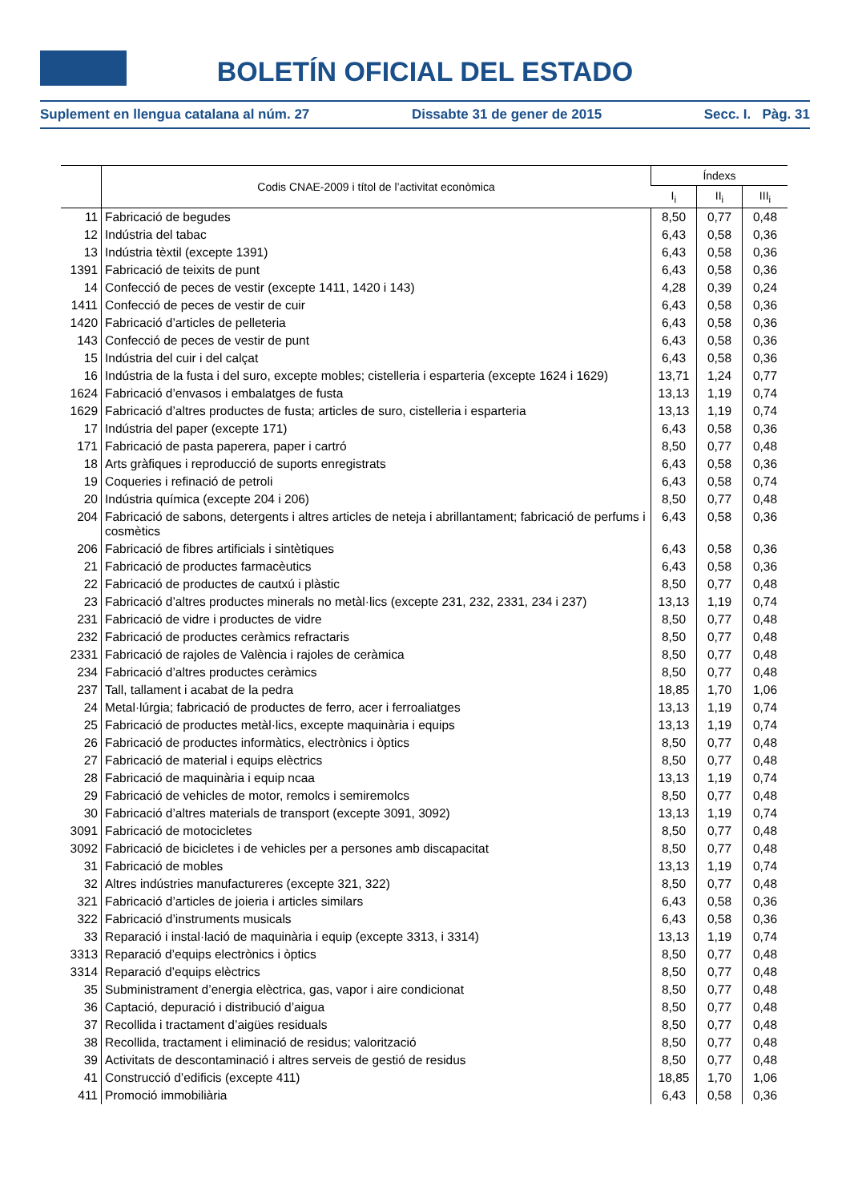BOLETÍN OFICIAL DEL ESTADO
Suplement en llengua catalana al núm. 27 Dissabte 31 de gener de 2015 Secc. I. Pàg. 31
| | Codis CNAE-2009 i títol de l’activitat econòmica | Índexs | | |
| --- | --- | --- | --- | --- |
| | | I<sub>i</sub> | II<sub>i</sub> | III<sub>i</sub> |
| 11 | Fabricació de begudes | 8,50 | 0,77 | 0,48 |
| 12 | Indústria del tabac | 6,43 | 0,58 | 0,36 |
| 13 | Indústria tèxtil (excepte 1391) | 6,43 | 0,58 | 0,36 |
| 1391 | Fabricació de teixits de punt | 6,43 | 0,58 | 0,36 |
| 14 | Confecció de peces de vestir (excepte 1411, 1420 i 143) | 4,28 | 0,39 | 0,24 |
| 1411 | Confecció de peces de vestir de cuir | 6,43 | 0,58 | 0,36 |
| 1420 | Fabricació d’articles de pelleteria | 6,43 | 0,58 | 0,36 |
| 143 | Confecció de peces de vestir de punt | 6,43 | 0,58 | 0,36 |
| 15 | Indústria del cuir i del calçat | 6,43 | 0,58 | 0,36 |
| 16 | Indústria de la fusta i del suro, excepte mobles; cistelleria i esparteria (excepte 1624 i 1629) | 13,71 | 1,24 | 0,77 |
| 1624 | Fabricació d’envasos i embalatges de fusta | 13,13 | 1,19 | 0,74 |
| 1629 | Fabricació d’altres productes de fusta; articles de suro, cistelleria i esparteria | 13,13 | 1,19 | 0,74 |
| 17 | Indústria del paper (excepte 171) | 6,43 | 0,58 | 0,36 |
| 171 | Fabricació de pasta paperera, paper i cartró | 8,50 | 0,77 | 0,48 |
| 18 | Arts gràfiques i reproducció de suports enregistrats | 6,43 | 0,58 | 0,36 |
| 19 | Coqueries i refinació de petroli | 6,43 | 0,58 | 0,74 |
| 20 | Indústria química (excepte 204 i 206) | 8,50 | 0,77 | 0,48 |
| 204 | Fabricació de sabons, detergents i altres articles de neteja i abrillantament; fabricació de perfums i cosmètics | 6,43 | 0,58 | 0,36 |
| 206 | Fabricació de fibres artificials i sintètiques | 6,43 | 0,58 | 0,36 |
| 21 | Fabricació de productes farmacèutics | 6,43 | 0,58 | 0,36 |
| 22 | Fabricació de productes de cautxú i plàstic | 8,50 | 0,77 | 0,48 |
| 23 | Fabricació d’altres productes minerals no metàl·lics (excepte 231, 232, 2331, 234 i 237) | 13,13 | 1,19 | 0,74 |
| 231 | Fabricació de vidre i productes de vidre | 8,50 | 0,77 | 0,48 |
| 232 | Fabricació de productes ceràmics refractaris | 8,50 | 0,77 | 0,48 |
| 2331 | Fabricació de rajoles de València i rajoles de ceràmica | 8,50 | 0,77 | 0,48 |
| 234 | Fabricació d’altres productes ceràmics | 8,50 | 0,77 | 0,48 |
| 237 | Tall, tallament i acabat de la pedra | 18,85 | 1,70 | 1,06 |
| 24 | Metal·lúrgia; fabricació de productes de ferro, acer i ferroaliatges | 13,13 | 1,19 | 0,74 |
| 25 | Fabricació de productes metàl·lics, excepte maquinària i equips | 13,13 | 1,19 | 0,74 |
| 26 | Fabricació de productes informàtics, electrònics i òptics | 8,50 | 0,77 | 0,48 |
| 27 | Fabricació de material i equips elèctrics | 8,50 | 0,77 | 0,48 |
| 28 | Fabricació de maquinària i equip ncaa | 13,13 | 1,19 | 0,74 |
| 29 | Fabricació de vehicles de motor, remolcs i semiremolcs | 8,50 | 0,77 | 0,48 |
| 30 | Fabricació d’altres materials de transport (excepte 3091, 3092) | 13,13 | 1,19 | 0,74 |
| 3091 | Fabricació de motocicletes | 8,50 | 0,77 | 0,48 |
| 3092 | Fabricació de bicicletes i de vehicles per a persones amb discapacitat | 8,50 | 0,77 | 0,48 |
| 31 | Fabricació de mobles | 13,13 | 1,19 | 0,74 |
| 32 | Altres indústries manufactureres (excepte 321, 322) | 8,50 | 0,77 | 0,48 |
| 321 | Fabricació d’articles de joieria i articles similars | 6,43 | 0,58 | 0,36 |
| 322 | Fabricació d’instruments musicals | 6,43 | 0,58 | 0,36 |
| 33 | Reparació i instal·lació de maquinària i equip (excepte 3313, i 3314) | 13,13 | 1,19 | 0,74 |
| 3313 | Reparació d’equips electrònics i òptics | 8,50 | 0,77 | 0,48 |
| 3314 | Reparació d’equips elèctrics | 8,50 | 0,77 | 0,48 |
| 35 | Subministrament d’energia elèctrica, gas, vapor i aire condicionat | 8,50 | 0,77 | 0,48 |
| 36 | Captació, depuració i distribució d’aigua | 8,50 | 0,77 | 0,48 |
| 37 | Recollida i tractament d’aigües residuals | 8,50 | 0,77 | 0,48 |
| 38 | Recollida, tractament i eliminació de residus; valorització | 8,50 | 0,77 | 0,48 |
| 39 | Activitats de descontaminació i altres serveis de gestió de residus | 8,50 | 0,77 | 0,48 |
| 41 | Construcció d’edificis (excepte 411) | 18,85 | 1,70 | 1,06 |
| 411 | Promoció immobiliària | 6,43 | 0,58 | 0,36 |